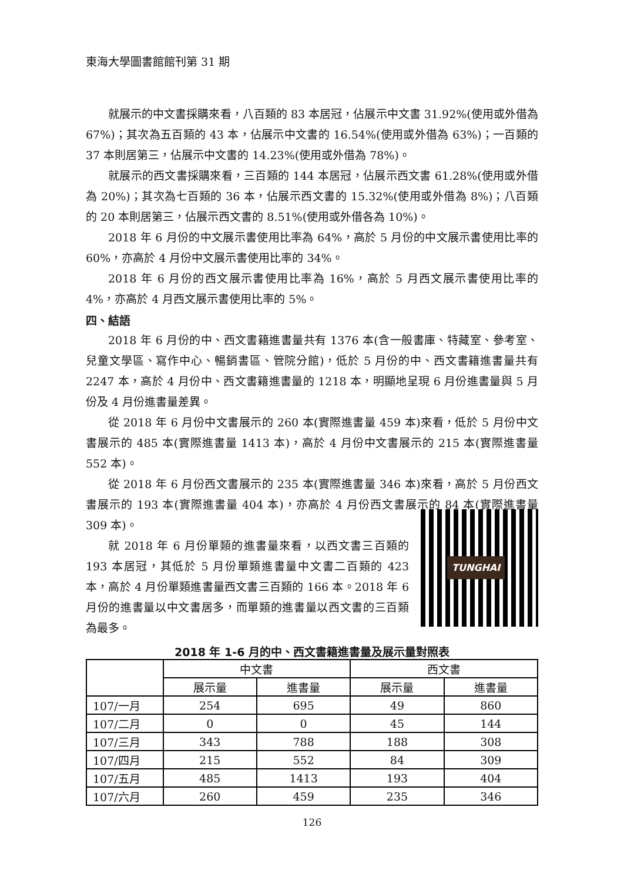東海大學圖書館館刊第 31 期
就展示的中文書採購來看，八百類的 83 本居冠，佔展示中文書 31.92%(使用或外借為 67%)；其次為五百類的 43 本，佔展示中文書的 16.54%(使用或外借為 63%)；一百類的 37 本則居第三，佔展示中文書的 14.23%(使用或外借為 78%)。
就展示的西文書採購來看，三百類的 144 本居冠，佔展示西文書 61.28%(使用或外借為 20%)；其次為七百類的 36 本，佔展示西文書的 15.32%(使用或外借為 8%)；八百類的 20 本則居第三，佔展示西文書的 8.51%(使用或外借各為 10%)。
2018 年 6 月份的中文展示書使用比率為 64%，高於 5 月份的中文展示書使用比率的 60%，亦高於 4 月份中文展示書使用比率的 34%。
2018 年 6 月份的西文展示書使用比率為 16%，高於 5 月西文展示書使用比率的 4%，亦高於 4 月西文展示書使用比率的 5%。
四、結語
2018 年 6 月份的中、西文書籍進書量共有 1376 本(含一般書庫、特藏室、參考室、兒童文學區、寫作中心、暢銷書區、管院分館)，低於 5 月份的中、西文書籍進書量共有 2247 本，高於 4 月份中、西文書籍進書量的 1218 本，明顯地呈現 6 月份進書量與 5 月份及 4 月份進書量差異。
從 2018 年 6 月份中文書展示的 260 本(實際進書量 459 本)來看，低於 5 月份中文書展示的 485 本(實際進書量 1413 本)，高於 4 月份中文書展示的 215 本(實際進書量 552 本)。
從 2018 年 6 月份西文書展示的 235 本(實際進書量 346 本)來看，高於 5 月份西文書展示的 193 本(實際進書量 404 本)，亦高於 4 月份西文書展示的 84 本(實際進書量 309 本)。
就 2018 年 6 月份單類的進書量來看，以西文書三百類的 193 本居冠，其低於 5 月份單類進書量中文書二百類的 423 本，高於 4 月份單類進書量西文書三百類的 166 本。2018 年 6 月份的進書量以中文書居多，而單類的進書量以西文書的三百類為最多。
TUNGHAI
2018 年 1-6 月的中、西文書籍進書量及展示量對照表
| | 中文書 | | 西文書 | |
| --- | --- | --- | --- | --- |
| | 展示量 | 進書量 | 展示量 | 進書量 |
| 107/一月 | 254 | 695 | 49 | 860 |
| 107/二月 | 0 | 0 | 45 | 144 |
| 107/三月 | 343 | 788 | 188 | 308 |
| 107/四月 | 215 | 552 | 84 | 309 |
| 107/五月 | 485 | 1413 | 193 | 404 |
| 107/六月 | 260 | 459 | 235 | 346 |
126